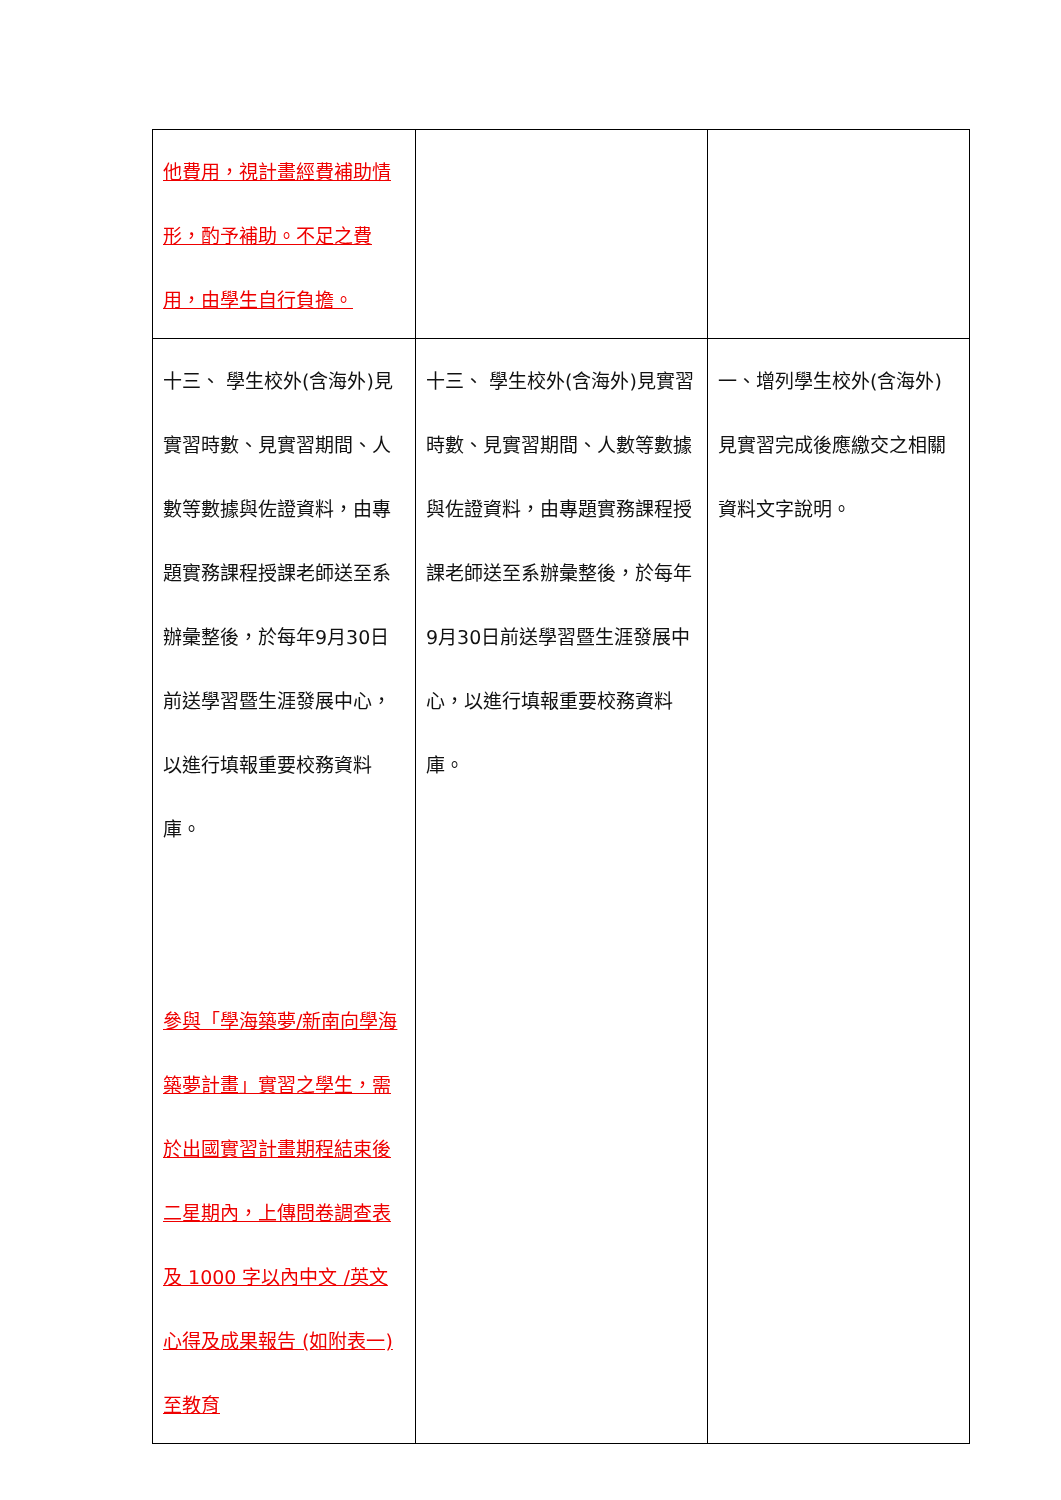| 他費用，視計畫經費補助情形，酌予補助。不足之費用，由學生自行負擔。 | | |
| 十三、 學生校外(含海外)見實習時數、見實習期間、人數等數據與佐證資料，由專題實務課程授課老師送至系辦彙整後，於每年9月30日前送學習暨生涯發展中心，以進行填報重要校務資料庫。 參與「學海築夢/新南向學海築夢計畫」實習之學生，需於出國實習計畫期程結束後二星期內，上傳問卷調查表及 1000 字以內中文 /英文心得及成果報告 (如附表一) 至教育 | 十三、 學生校外(含海外)見實習時數、見實習期間、人數等數據與佐證資料，由專題實務課程授課老師送至系辦彙整後，於每年9月30日前送學習暨生涯發展中心，以進行填報重要校務資料庫。 | 一、增列學生校外(含海外)見實習完成後應繳交之相關資料文字說明。 |